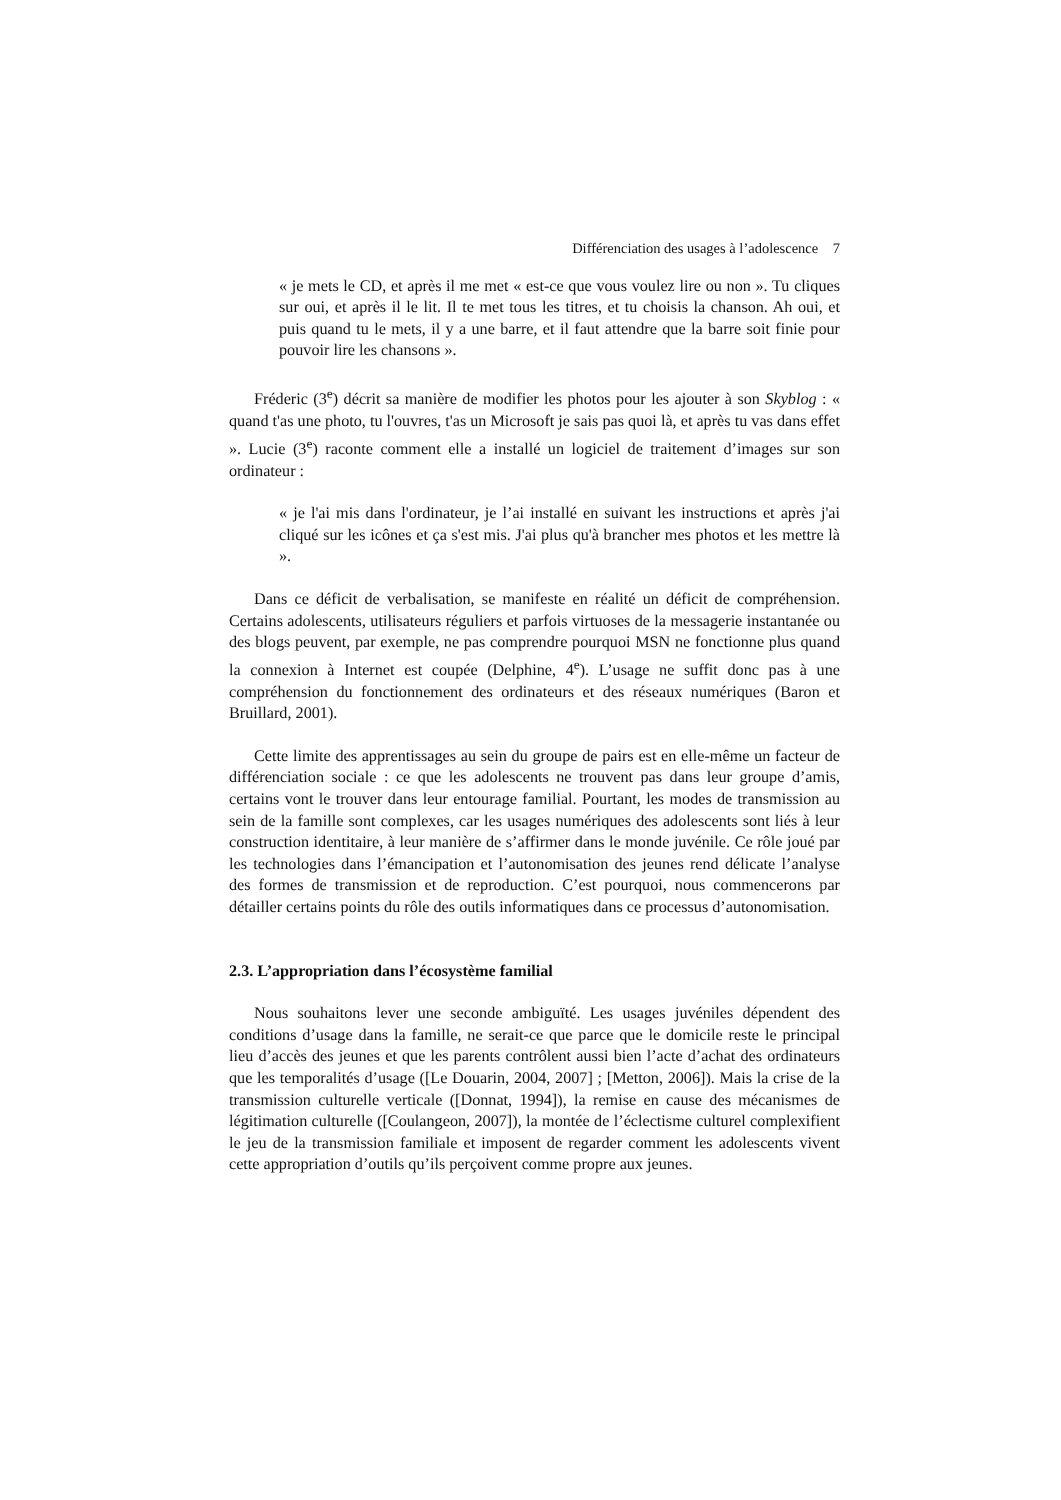Différenciation des usages à l’adolescence 7
« je mets le CD, et après il me met « est-ce que vous voulez lire ou non ». Tu cliques sur oui, et après il le lit. Il te met tous les titres, et tu choisis la chanson. Ah oui, et puis quand tu le mets, il y a une barre, et il faut attendre que la barre soit finie pour pouvoir lire les chansons ».
Fréderic (3<sup>e</sup>) décrit sa manière de modifier les photos pour les ajouter à son Skyblog : « quand t'as une photo, tu l'ouvres, t'as un Microsoft je sais pas quoi là, et après tu vas dans effet ». Lucie (3<sup>e</sup>) raconte comment elle a installé un logiciel de traitement d’images sur son ordinateur :
« je l'ai mis dans l'ordinateur, je l’ai installé en suivant les instructions et après j'ai cliqué sur les icônes et ça s'est mis. J'ai plus qu'à brancher mes photos et les mettre là ».
Dans ce déficit de verbalisation, se manifeste en réalité un déficit de compréhension. Certains adolescents, utilisateurs réguliers et parfois virtuoses de la messagerie instantanée ou des blogs peuvent, par exemple, ne pas comprendre pourquoi MSN ne fonctionne plus quand la connexion à Internet est coupée (Delphine, 4<sup>e</sup>). L’usage ne suffit donc pas à une compréhension du fonctionnement des ordinateurs et des réseaux numériques (Baron et Bruillard, 2001).
Cette limite des apprentissages au sein du groupe de pairs est en elle-même un facteur de différenciation sociale : ce que les adolescents ne trouvent pas dans leur groupe d’amis, certains vont le trouver dans leur entourage familial. Pourtant, les modes de transmission au sein de la famille sont complexes, car les usages numériques des adolescents sont liés à leur construction identitaire, à leur manière de s’affirmer dans le monde juvénile. Ce rôle joué par les technologies dans l’émancipation et l’autonomisation des jeunes rend délicate l’analyse des formes de transmission et de reproduction. C’est pourquoi, nous commencerons par détailler certains points du rôle des outils informatiques dans ce processus d’autonomisation.
2.3. L’appropriation dans l’écosystème familial
Nous souhaitons lever une seconde ambiguïté. Les usages juvéniles dépendent des conditions d’usage dans la famille, ne serait-ce que parce que le domicile reste le principal lieu d’accès des jeunes et que les parents contrôlent aussi bien l’acte d’achat des ordinateurs que les temporalités d’usage ([Le Douarin, 2004, 2007] ; [Metton, 2006]). Mais la crise de la transmission culturelle verticale ([Donnat, 1994]), la remise en cause des mécanismes de légitimation culturelle ([Coulangeon, 2007]), la montée de l’éclectisme culturel complexifient le jeu de la transmission familiale et imposent de regarder comment les adolescents vivent cette appropriation d’outils qu’ils perçoivent comme propre aux jeunes.